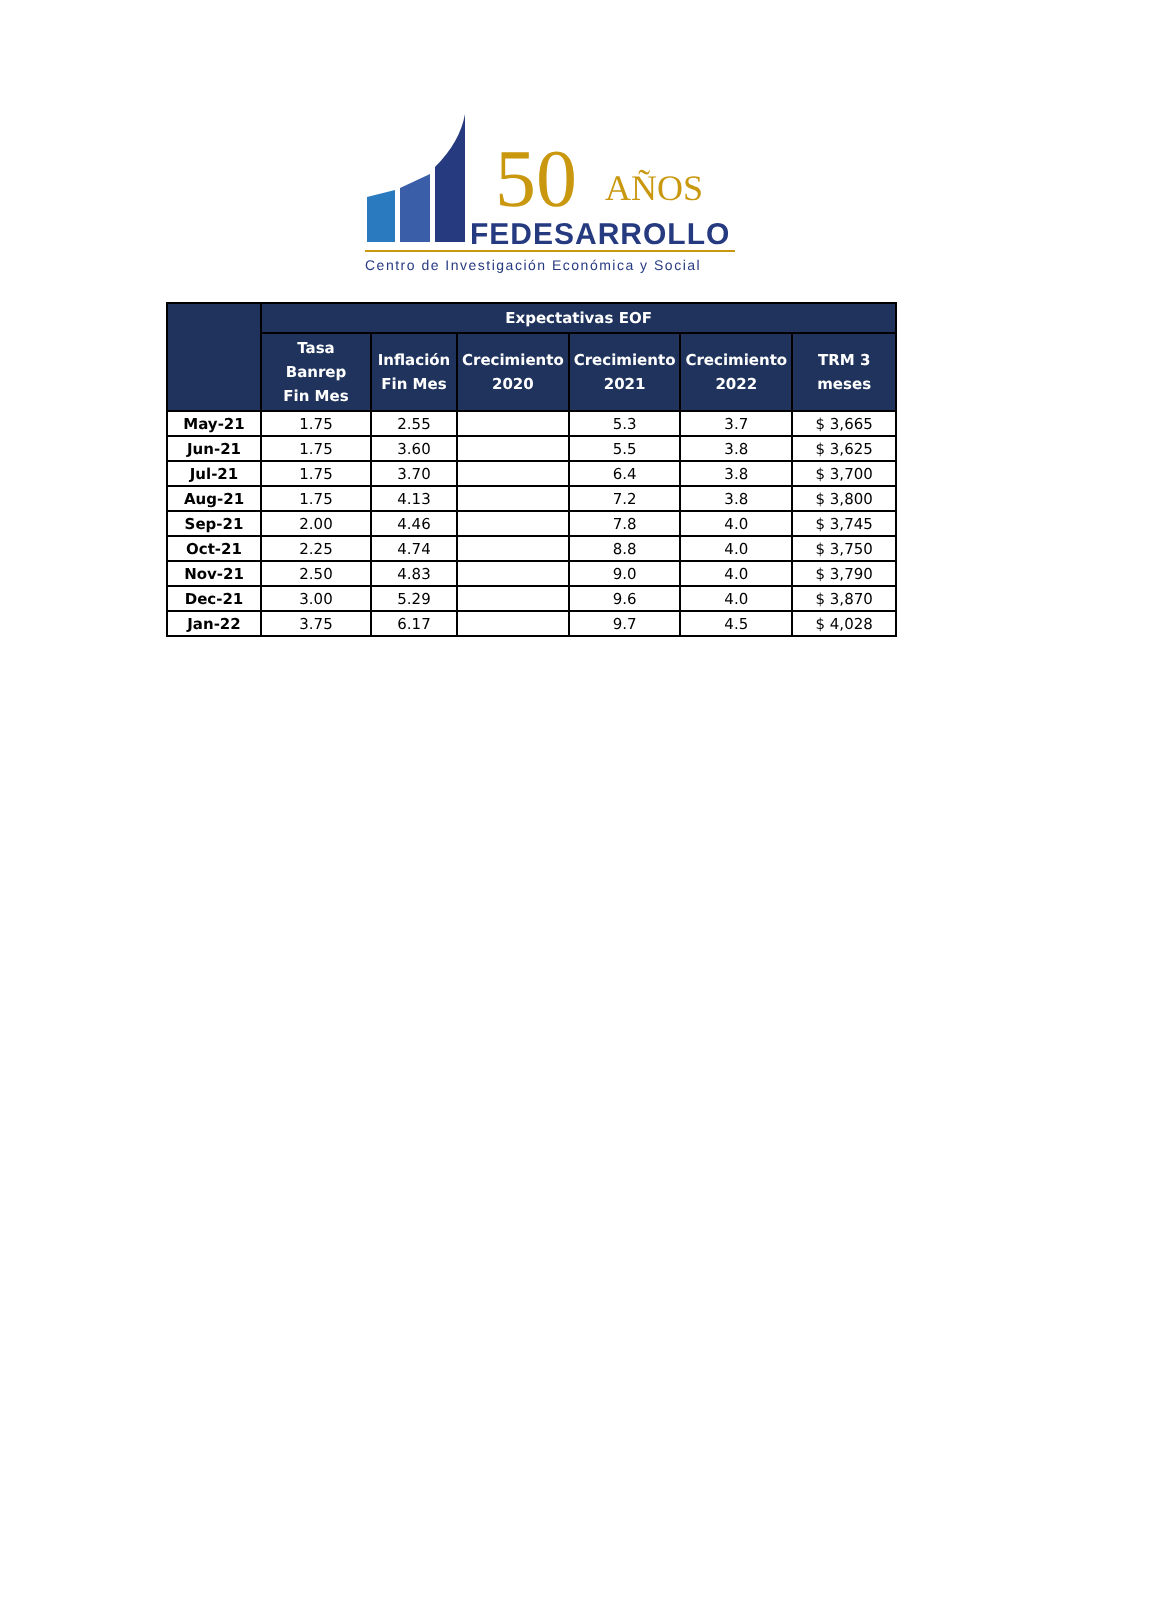50 AÑOS
FEDESARROLLO
Centro de Investigación Económica y Social
| | Expectativas EOF | | | | | |
| --- | --- | --- | --- | --- | --- | --- |
| | Tasa Banrep Fin Mes | Inflación Fin Mes | Crecimiento 2020 | Crecimiento 2021 | Crecimiento 2022 | TRM 3 meses |
| May-21 | 1.75 | 2.55 | | 5.3 | 3.7 | $ 3,665 |
| Jun-21 | 1.75 | 3.60 | | 5.5 | 3.8 | $ 3,625 |
| Jul-21 | 1.75 | 3.70 | | 6.4 | 3.8 | $ 3,700 |
| Aug-21 | 1.75 | 4.13 | | 7.2 | 3.8 | $ 3,800 |
| Sep-21 | 2.00 | 4.46 | | 7.8 | 4.0 | $ 3,745 |
| Oct-21 | 2.25 | 4.74 | | 8.8 | 4.0 | $ 3,750 |
| Nov-21 | 2.50 | 4.83 | | 9.0 | 4.0 | $ 3,790 |
| Dec-21 | 3.00 | 5.29 | | 9.6 | 4.0 | $ 3,870 |
| Jan-22 | 3.75 | 6.17 | | 9.7 | 4.5 | $ 4,028 |